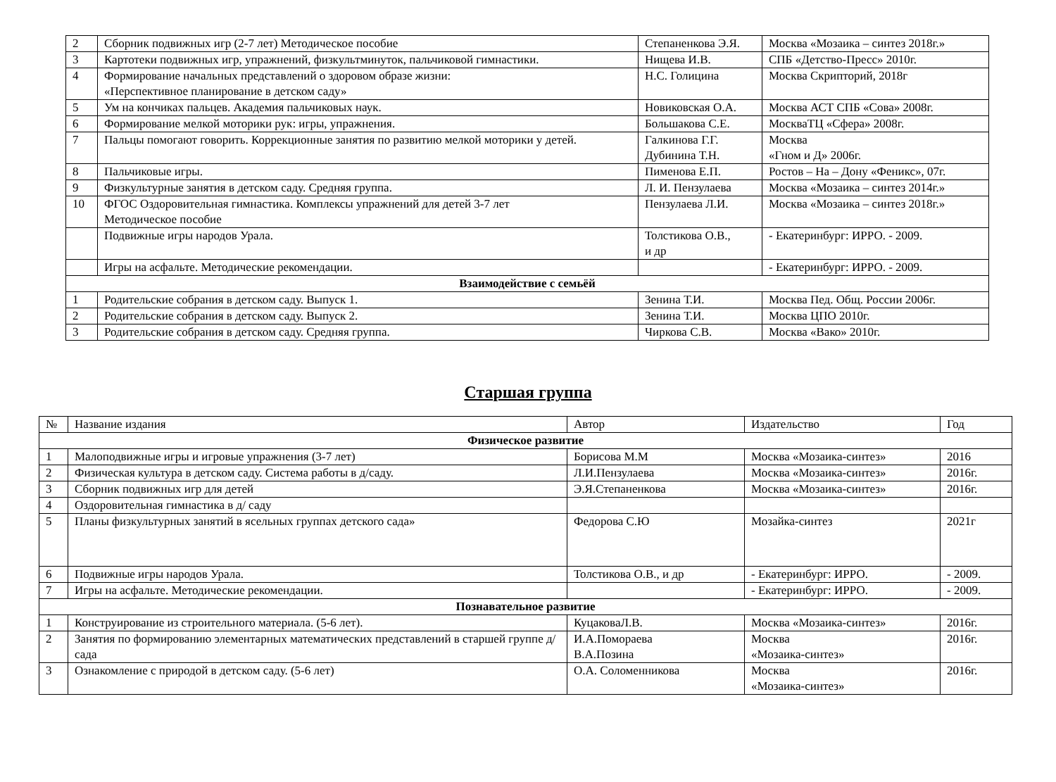| 2 | Сборник подвижных игр (2-7 лет) Методическое пособие | Степаненкова Э.Я. | Москва «Мозаика – синтез 2018г.» |
| 3 | Картотеки подвижных игр, упражнений, физкультминуток, пальчиковой гимнастики. | Нищева И.В. | СПБ «Детство-Пресс» 2010г. |
| 4 | Формирование начальных представлений о здоровом образе жизни: «Перспективное планирование в детском саду» | Н.С. Голицина | Москва Скрипторий, 2018г |
| 5 | Ум на кончиках пальцев. Академия пальчиковых наук. | Новиковская О.А. | Москва АСТ СПБ «Сова» 2008г. |
| 6 | Формирование мелкой моторики рук: игры, упражнения. | Большакова С.Е. | МоскваТЦ «Сфера» 2008г. |
| 7 | Пальцы помогают говорить. Коррекционные занятия по развитию мелкой моторики у детей. | Галкинова Г.Г. Дубинина Т.Н. | Москва «Гном и Д» 2006г. |
| 8 | Пальчиковые игры. | Пименова Е.П. | Ростов – На – Дону «Феникс», 07г. |
| 9 | Физкультурные занятия в детском саду. Средняя группа. | Л. И. Пензулаева | Москва «Мозаика – синтез 2014г.» |
| 10 | ФГОС Оздоровительная гимнастика. Комплексы упражнений для детей 3-7 лет Методическое пособие | Пензулаева Л.И. | Москва «Мозаика – синтез 2018г.» |
| | Подвижные игры народов Урала. | Толстикова О.В., и др | - Екатеринбург: ИРРО. - 2009. |
| | Игры на асфальте. Методические рекомендации. | | - Екатеринбург: ИРРО. - 2009. |
| Взаимодействие с семьёй | | | |
| 1 | Родительские собрания в детском саду. Выпуск 1. | Зенина Т.И. | Москва Пед. Общ. России 2006г. |
| 2 | Родительские собрания в детском саду. Выпуск 2. | Зенина Т.И. | Москва ЦПО 2010г. |
| 3 | Родительские собрания в детском саду. Средняя группа. | Чиркова С.В. | Москва «Вако» 2010г. |
Старшая группа
| № | Название издания | Автор | Издательство | Год |
| --- | --- | --- | --- | --- |
| Физическое развитие | | | | |
| 1 | Малоподвижные игры и игровые упражнения (3-7 лет) | Борисова М.М | Москва «Мозаика-синтез» | 2016 |
| 2 | Физическая культура в детском саду. Система работы в д/саду. | Л.И.Пензулаева | Москва «Мозаика-синтез» | 2016г. |
| 3 | Сборник подвижных игр для детей | Э.Я.Степаненкова | Москва «Мозаика-синтез» | 2016г. |
| 4 | Оздоровительная гимнастика в д/ саду | | | |
| 5 | Планы физкультурных занятий в ясельных группах детского сада» | Федорова С.Ю | Мозайка-синтез | 2021г |
| 6 | Подвижные игры народов Урала. | Толстикова О.В., и др | - Екатеринбург: ИРРО. | - 2009. |
| 7 | Игры на асфальте. Методические рекомендации. | | - Екатеринбург: ИРРО. | - 2009. |
| Познавательное развитие | | | | |
| 1 | Конструирование из строительного материала. (5-6 лет). | КуцаковаЛ.В. | Москва «Мозаика-синтез» | 2016г. |
| 2 | Занятия по формированию элементарных математических представлений в старшей группе д/сада | И.А.Помораева В.А.Позина | Москва «Мозаика-синтез» | 2016г. |
| 3 | Ознакомление с природой в детском саду. (5-6 лет) | О.А. Соломенникова | Москва «Мозаика-синтез» | 2016г. |